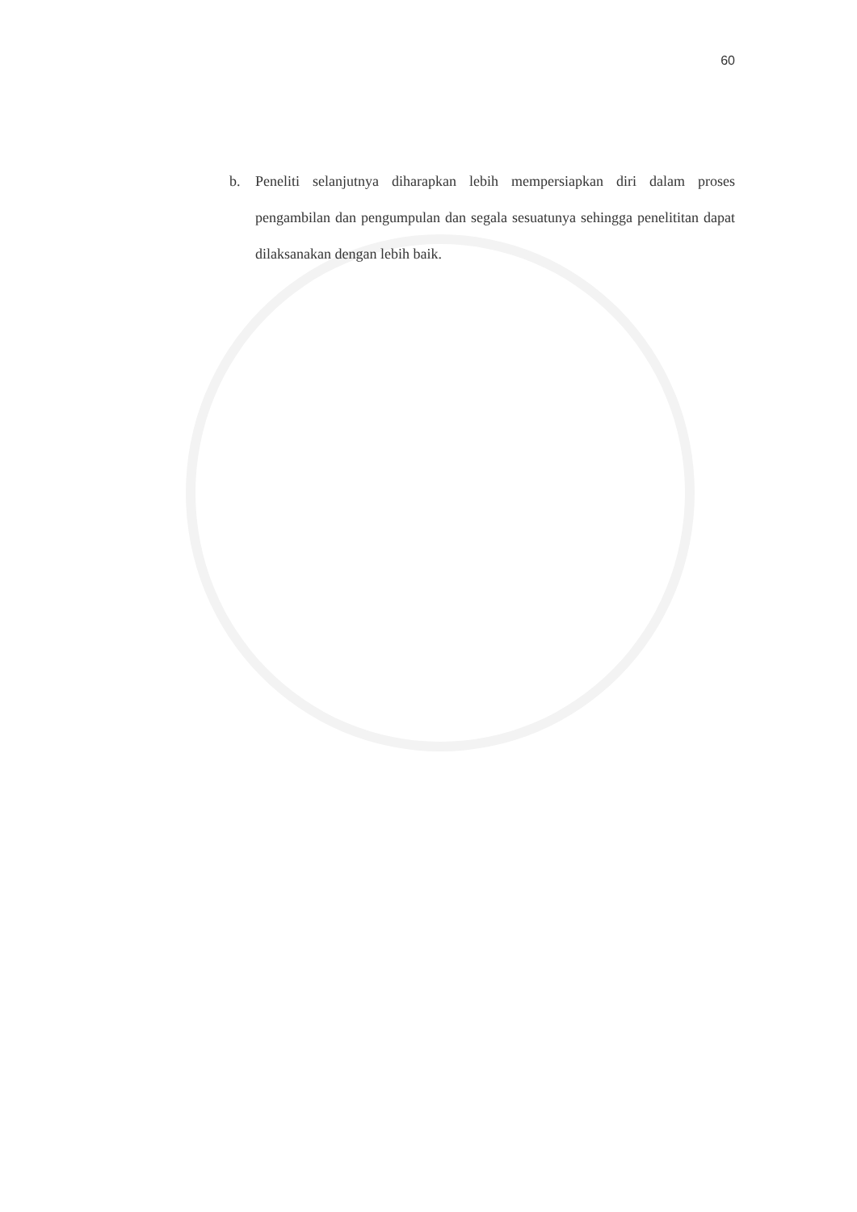60
b. Peneliti selanjutnya diharapkan lebih mempersiapkan diri dalam proses pengambilan dan pengumpulan dan segala sesuatunya sehingga penelititan dapat dilaksanakan dengan lebih baik.